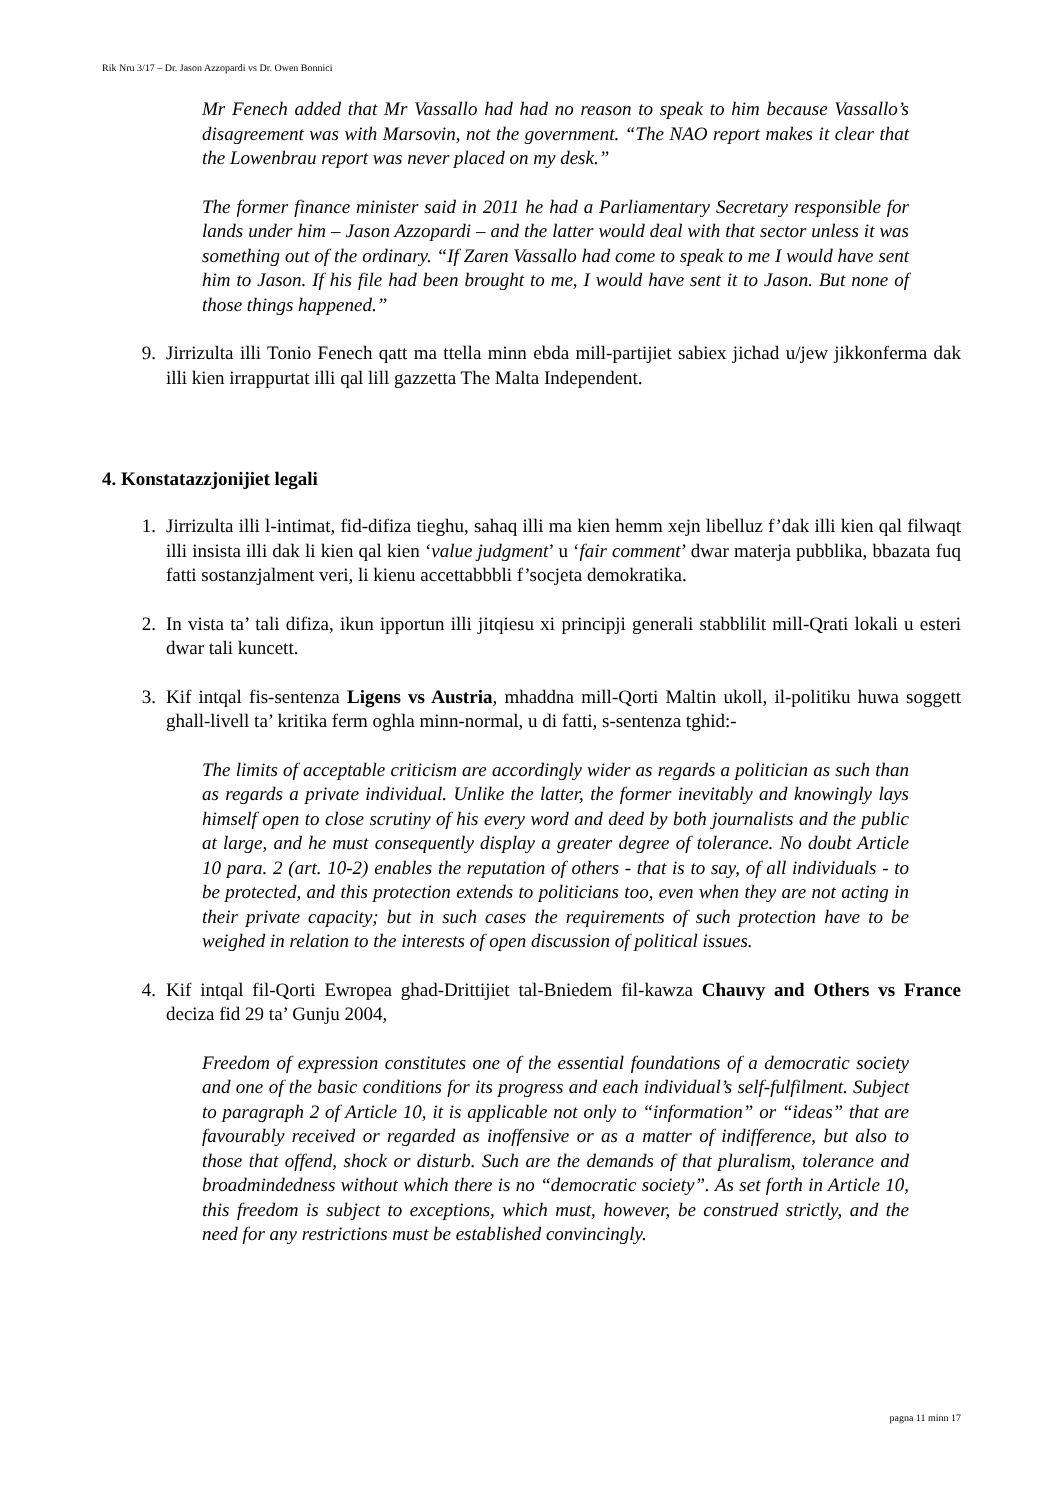Rik Nru 3/17 – Dr. Jason Azzopardi vs Dr. Owen Bonnici
Mr Fenech added that Mr Vassallo had had no reason to speak to him because Vassallo’s disagreement was with Marsovin, not the government. “The NAO report makes it clear that the Lowenbrau report was never placed on my desk.”
The former finance minister said in 2011 he had a Parliamentary Secretary responsible for lands under him – Jason Azzopardi – and the latter would deal with that sector unless it was something out of the ordinary. “If Zaren Vassallo had come to speak to me I would have sent him to Jason. If his file had been brought to me, I would have sent it to Jason. But none of those things happened.”
9. Jirrizulta illi Tonio Fenech qatt ma ttella minn ebda mill-partijiet sabiex jichad u/jew jikkonferma dak illi kien irrappurtat illi qal lill gazzetta The Malta Independent.
4. Konstatazzjonijiet legali
1. Jirrizulta illi l-intimat, fid-difiza tieghu, sahaq illi ma kien hemm xejn libelluz f’dak illi kien qal filwaqt illi insista illi dak li kien qal kien ‘value judgment’ u ‘fair comment’ dwar materja pubblika, bbazata fuq fatti sostanzjalment veri, li kienu accettabbbli f’socjeta demokratika.
2. In vista ta’ tali difiza, ikun ipportun illi jitqiesu xi principji generali stabblilit mill-Qrati lokali u esteri dwar tali kuncett.
3. Kif intqal fis-sentenza Ligens vs Austria, mhaddna mill-Qorti Maltin ukoll, il-politiku huwa soggett ghall-livell ta’ kritika ferm oghla minn-normal, u di fatti, s-sentenza tghid:-
The limits of acceptable criticism are accordingly wider as regards a politician as such than as regards a private individual. Unlike the latter, the former inevitably and knowingly lays himself open to close scrutiny of his every word and deed by both journalists and the public at large, and he must consequently display a greater degree of tolerance. No doubt Article 10 para. 2 (art. 10-2) enables the reputation of others - that is to say, of all individuals - to be protected, and this protection extends to politicians too, even when they are not acting in their private capacity; but in such cases the requirements of such protection have to be weighed in relation to the interests of open discussion of political issues.
4. Kif intqal fil-Qorti Ewropea ghad-Drittijiet tal-Bniedem fil-kawza Chauvy and Others vs France deciza fid 29 ta’ Gunju 2004,
Freedom of expression constitutes one of the essential foundations of a democratic society and one of the basic conditions for its progress and each individual’s self-fulfilment. Subject to paragraph 2 of Article 10, it is applicable not only to “information” or “ideas” that are favourably received or regarded as inoffensive or as a matter of indifference, but also to those that offend, shock or disturb. Such are the demands of that pluralism, tolerance and broadmindedness without which there is no “democratic society”. As set forth in Article 10, this freedom is subject to exceptions, which must, however, be construed strictly, and the need for any restrictions must be established convincingly.
pagna 11 minn 17